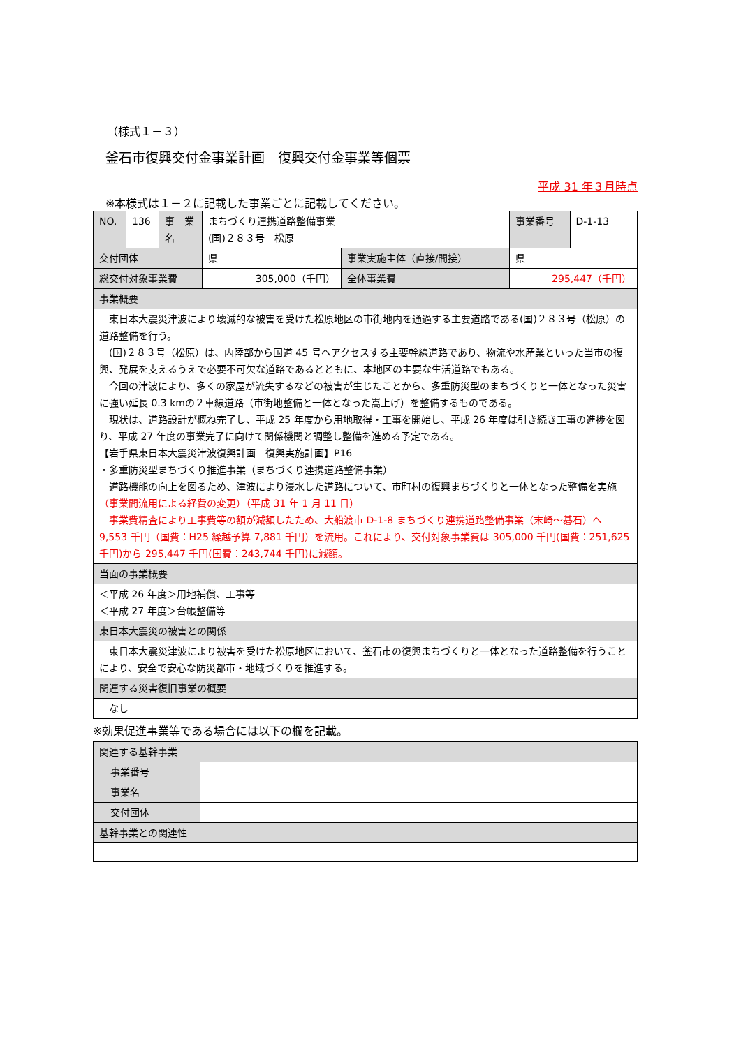（様式１－３）
釜石市復興交付金事業計画　復興交付金事業等個票
平成 31 年３月時点
※本様式は１－２に記載した事業ごとに記載してください。
| NO. | 136 | 事 業名 | まちづくり連携道路整備事業 (国)２８３号 松原 | | 事業番号 | D-1-13 |
| 交付団体 | | | 県 | 事業実施主体（直接/間接） | 県 | |
| 総交付対象事業費 | | | 305,000（千円） | 全体事業費 | 295,447（千円） | |
| 事業概要 | | | | | | |
| 東日本大震災津波により壊滅的な被害を受けた松原地区の市街地内を通過する主要道路である(国)２８３号（松原）の道路整備を行う。 (国)２８３号（松原）は、内陸部から国道 45 号へアクセスする主要幹線道路であり、物流や水産業といった当市の復興、発展を支えるうえで必要不可欠な道路であるとともに、本地区の主要な生活道路でもある。 今回の津波により、多くの家屋が流失するなどの被害が生じたことから、多重防災型のまちづくりと一体となった災害に強い延長 0.3 kmの２車線道路（市街地整備と一体となった嵩上げ）を整備するものである。 現状は、道路設計が概ね完了し、平成 25 年度から用地取得・工事を開始し、平成 26 年度は引き続き工事の進捗を図り、平成 27 年度の事業完了に向けて関係機関と調整し整備を進める予定である。 【岩手県東日本大震災津波復興計画 復興実施計画】P16 ・多重防災型まちづくり推進事業（まちづくり連携道路整備事業） 道路機能の向上を図るため、津波により浸水した道路について、市町村の復興まちづくりと一体となった整備を実施 （事業間流用による経費の変更）（平成 31 年 1 月 11 日） 事業費精査により工事費等の額が減額したため、大船渡市 D-1-8 まちづくり連携道路整備事業（末崎～碁石）へ 9,553 千円（国費：H25 繰越予算 7,881 千円）を流用。これにより、交付対象事業費は 305,000 千円(国費：251,625 千円)から 295,447 千円(国費：243,744 千円)に減額。 | | | | | | |
| 当面の事業概要 | | | | | | |
| ＜平成 26 年度＞用地補償、工事等 ＜平成 27 年度＞台帳整備等 | | | | | | |
| 東日本大震災の被害との関係 | | | | | | |
| 東日本大震災津波により被害を受けた松原地区において、釜石市の復興まちづくりと一体となった道路整備を行うことにより、安全で安心な防災都市・地域づくりを推進する。 | | | | | | |
| 関連する災害復旧事業の概要 | | | | | | |
| なし | | | | | | |
※効果促進事業等である場合には以下の欄を記載。
| 関連する基幹事業 | |
| 事業番号 | |
| 事業名 | |
| 交付団体 | |
| 基幹事業との関連性 | |